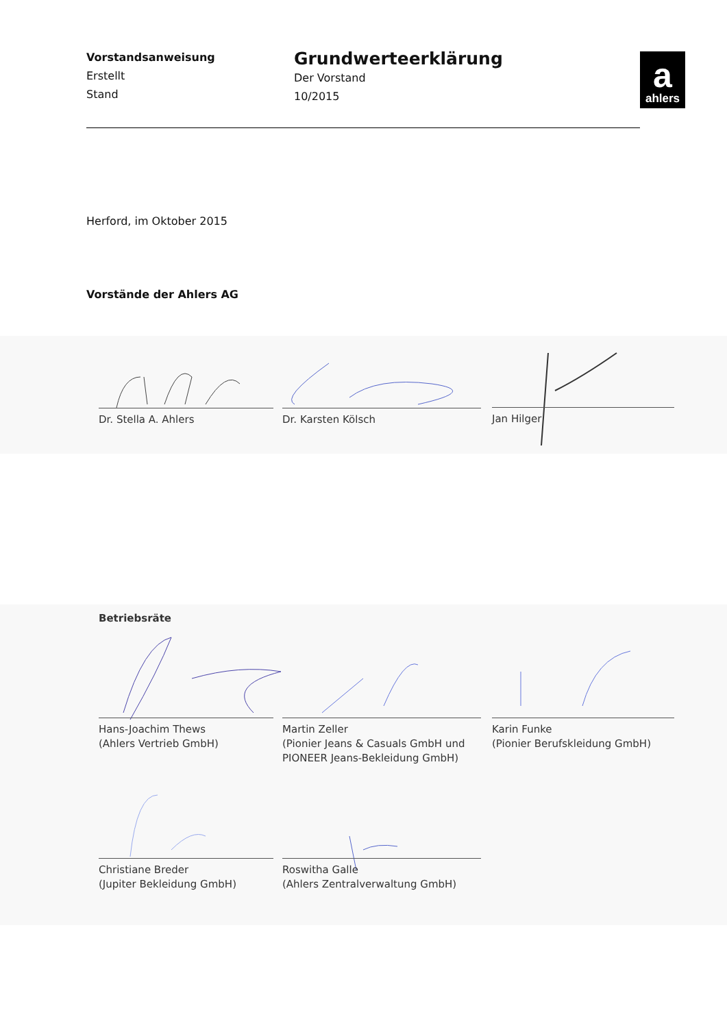Vorstandsanweisung
Erstellt
Stand
Grundwerteerklärung
Der Vorstand
10/2015
aahlers
Herford, im Oktober 2015
Vorstände der Ahlers AG
Dr. Stella A. Ahlers Dr. Karsten Kölsch Jan Hilger
Betriebsräte
Hans-Joachim Thews
(Ahlers Vertrieb GmbH)
Martin Zeller
(Pionier Jeans & Casuals GmbH und
PIONEER Jeans-Bekleidung GmbH)
Karin Funke
(Pionier Berufskleidung GmbH)
Christiane Breder
(Jupiter Bekleidung GmbH)
Roswitha Galle
(Ahlers Zentralverwaltung GmbH)